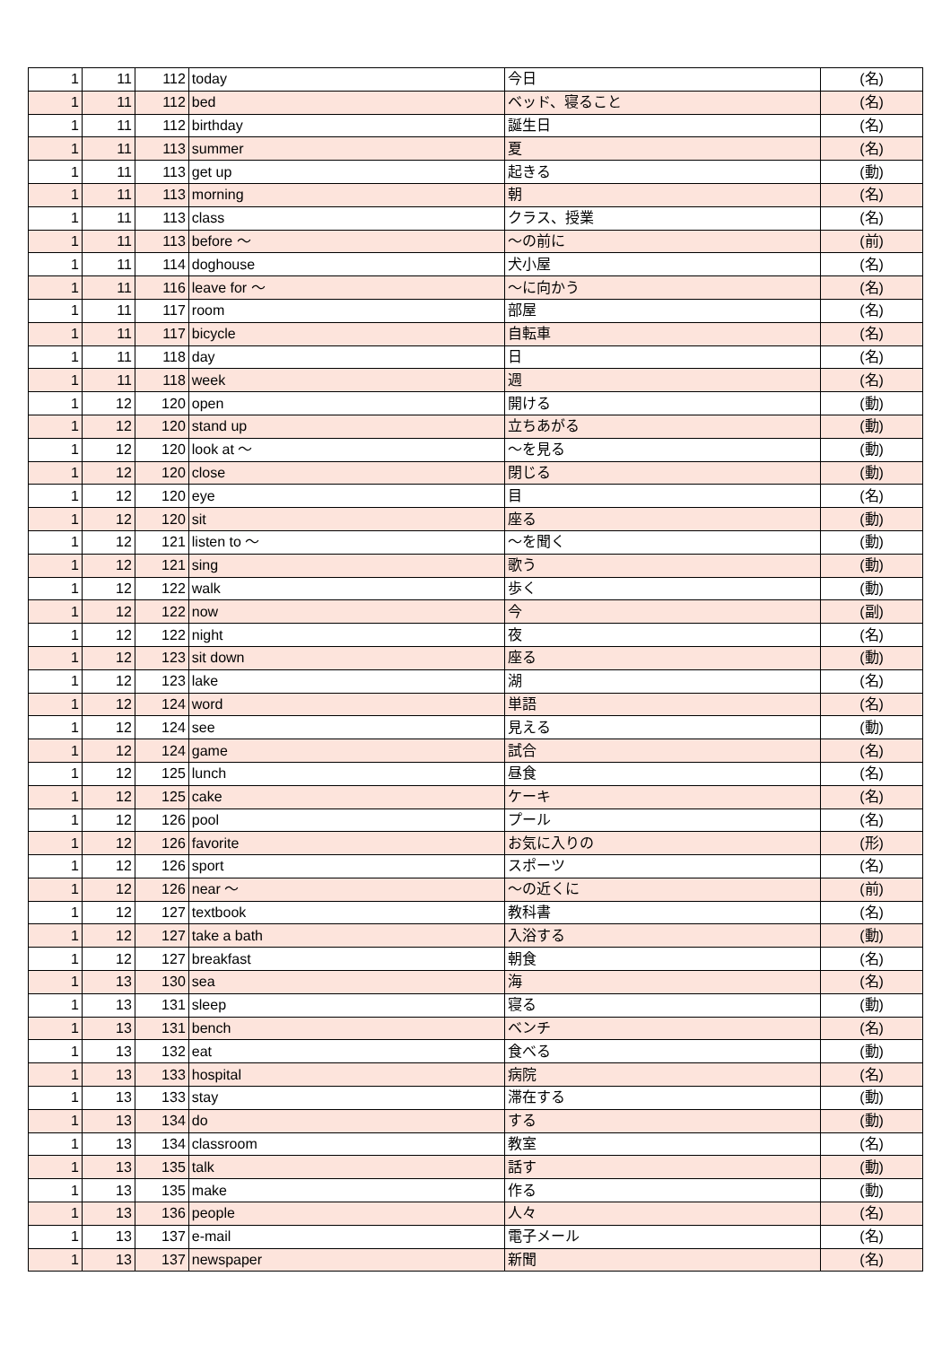| 1 | 11 | 112 | today | 今日 | (名) |
| 1 | 11 | 112 | bed | ベッド、寝ること | (名) |
| 1 | 11 | 112 | birthday | 誕生日 | (名) |
| 1 | 11 | 113 | summer | 夏 | (名) |
| 1 | 11 | 113 | get up | 起きる | (動) |
| 1 | 11 | 113 | morning | 朝 | (名) |
| 1 | 11 | 113 | class | クラス、授業 | (名) |
| 1 | 11 | 113 | before ～ | ～の前に | (前) |
| 1 | 11 | 114 | doghouse | 犬小屋 | (名) |
| 1 | 11 | 116 | leave for ～ | ～に向かう | (名) |
| 1 | 11 | 117 | room | 部屋 | (名) |
| 1 | 11 | 117 | bicycle | 自転車 | (名) |
| 1 | 11 | 118 | day | 日 | (名) |
| 1 | 11 | 118 | week | 週 | (名) |
| 1 | 12 | 120 | open | 開ける | (動) |
| 1 | 12 | 120 | stand up | 立ちあがる | (動) |
| 1 | 12 | 120 | look at ～ | ～を見る | (動) |
| 1 | 12 | 120 | close | 閉じる | (動) |
| 1 | 12 | 120 | eye | 目 | (名) |
| 1 | 12 | 120 | sit | 座る | (動) |
| 1 | 12 | 121 | listen to ～ | ～を聞く | (動) |
| 1 | 12 | 121 | sing | 歌う | (動) |
| 1 | 12 | 122 | walk | 歩く | (動) |
| 1 | 12 | 122 | now | 今 | (副) |
| 1 | 12 | 122 | night | 夜 | (名) |
| 1 | 12 | 123 | sit down | 座る | (動) |
| 1 | 12 | 123 | lake | 湖 | (名) |
| 1 | 12 | 124 | word | 単語 | (名) |
| 1 | 12 | 124 | see | 見える | (動) |
| 1 | 12 | 124 | game | 試合 | (名) |
| 1 | 12 | 125 | lunch | 昼食 | (名) |
| 1 | 12 | 125 | cake | ケーキ | (名) |
| 1 | 12 | 126 | pool | プール | (名) |
| 1 | 12 | 126 | favorite | お気に入りの | (形) |
| 1 | 12 | 126 | sport | スポーツ | (名) |
| 1 | 12 | 126 | near ～ | ～の近くに | (前) |
| 1 | 12 | 127 | textbook | 教科書 | (名) |
| 1 | 12 | 127 | take a bath | 入浴する | (動) |
| 1 | 12 | 127 | breakfast | 朝食 | (名) |
| 1 | 13 | 130 | sea | 海 | (名) |
| 1 | 13 | 131 | sleep | 寝る | (動) |
| 1 | 13 | 131 | bench | ベンチ | (名) |
| 1 | 13 | 132 | eat | 食べる | (動) |
| 1 | 13 | 133 | hospital | 病院 | (名) |
| 1 | 13 | 133 | stay | 滞在する | (動) |
| 1 | 13 | 134 | do | する | (動) |
| 1 | 13 | 134 | classroom | 教室 | (名) |
| 1 | 13 | 135 | talk | 話す | (動) |
| 1 | 13 | 135 | make | 作る | (動) |
| 1 | 13 | 136 | people | 人々 | (名) |
| 1 | 13 | 137 | e-mail | 電子メール | (名) |
| 1 | 13 | 137 | newspaper | 新聞 | (名) |